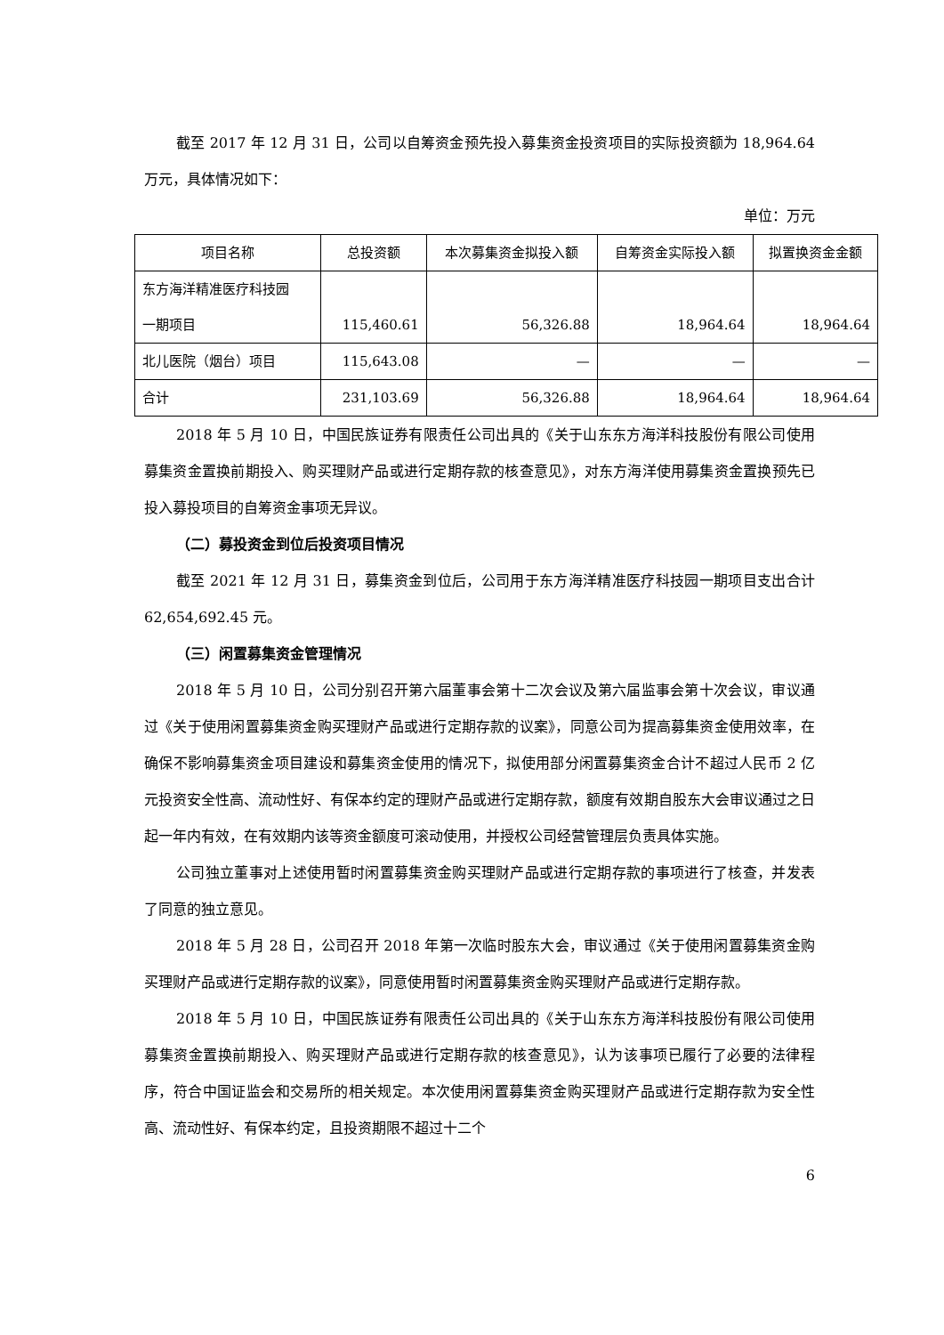截至 2017 年 12 月 31 日，公司以自筹资金预先投入募集资金投资项目的实际投资额为 18,964.64 万元，具体情况如下：
单位：万元
| 项目名称 | 总投资额 | 本次募集资金拟投入额 | 自筹资金实际投入额 | 拟置换资金金额 |
| --- | --- | --- | --- | --- |
| 东方海洋精准医疗科技园 一期项目 | 115,460.61 | 56,326.88 | 18,964.64 | 18,964.64 |
| 北儿医院（烟台）项目 | 115,643.08 | — | — | — |
| 合计 | 231,103.69 | 56,326.88 | 18,964.64 | 18,964.64 |
2018 年 5 月 10 日，中国民族证券有限责任公司出具的《关于山东东方海洋科技股份有限公司使用募集资金置换前期投入、购买理财产品或进行定期存款的核查意见》，对东方海洋使用募集资金置换预先已投入募投项目的自筹资金事项无异议。
（二）募投资金到位后投资项目情况
截至 2021 年 12 月 31 日，募集资金到位后，公司用于东方海洋精准医疗科技园一期项目支出合计 62,654,692.45 元。
（三）闲置募集资金管理情况
2018 年 5 月 10 日，公司分别召开第六届董事会第十二次会议及第六届监事会第十次会议，审议通过《关于使用闲置募集资金购买理财产品或进行定期存款的议案》，同意公司为提高募集资金使用效率，在确保不影响募集资金项目建设和募集资金使用的情况下，拟使用部分闲置募集资金合计不超过人民币 2 亿元投资安全性高、流动性好、有保本约定的理财产品或进行定期存款，额度有效期自股东大会审议通过之日起一年内有效，在有效期内该等资金额度可滚动使用，并授权公司经营管理层负责具体实施。
公司独立董事对上述使用暂时闲置募集资金购买理财产品或进行定期存款的事项进行了核查，并发表了同意的独立意见。
2018 年 5 月 28 日，公司召开 2018 年第一次临时股东大会，审议通过《关于使用闲置募集资金购买理财产品或进行定期存款的议案》，同意使用暂时闲置募集资金购买理财产品或进行定期存款。
2018 年 5 月 10 日，中国民族证券有限责任公司出具的《关于山东东方海洋科技股份有限公司使用募集资金置换前期投入、购买理财产品或进行定期存款的核查意见》，认为该事项已履行了必要的法律程序，符合中国证监会和交易所的相关规定。本次使用闲置募集资金购买理财产品或进行定期存款为安全性高、流动性好、有保本约定，且投资期限不超过十二个
6